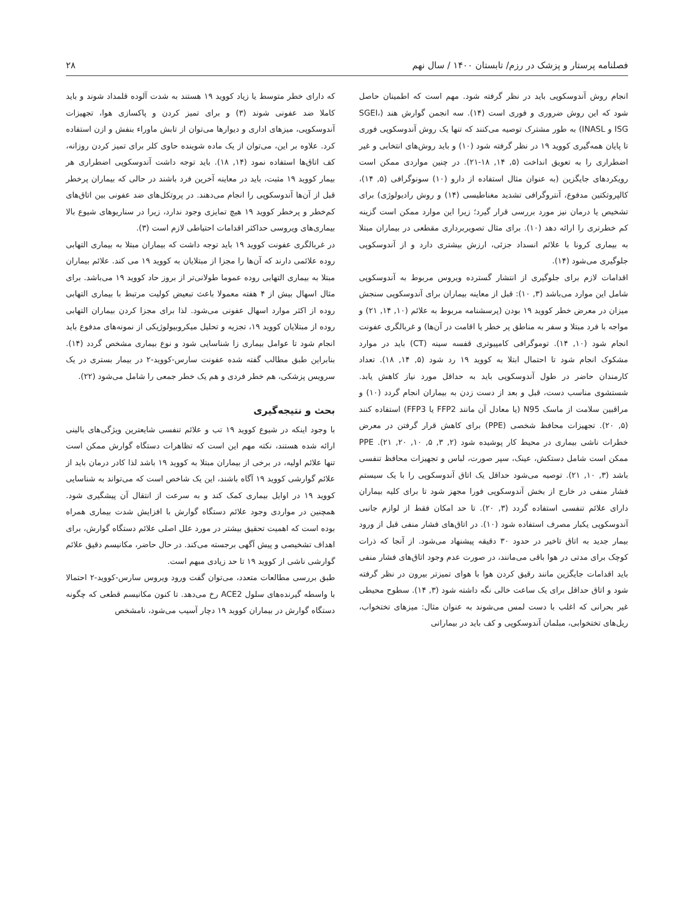فصلنامه پرستار و پزشک در رزم/ تابستان ۱۴۰۰ / سال نهم ۲۸
انجام روش آندوسکوپی باید در نظر گرفته شود. مهم است که اطمینان حاصل شود که این روش ضروری و فوری است (۱۴). سه انجمن گوارش هند (SGEI، ISG و INASL) به طور مشترک توصیه می‌کنند که تنها یک روش آندوسکوپی فوری تا پایان همه‌گیری کووید ۱۹ در نظر گرفته شود (۱۰) و باید روش‌های انتخابی و غیر اضطراری را به تعویق انداخت (۵, ۱۴, ۱۸-۲۱). در چنین مواردی ممکن است رویکردهای جایگزین (به عنوان مثال استفاده از دارو (۱۰) سونوگرافی (۵, ۱۴)، کالپروتکتین مدفوع، آنتروگرافی تشدید مغناطیسی (۱۴) و روش رادیولوژی) برای تشخیص یا درمان نیز مورد بررسی قرار گیرد؛ زیرا این موارد ممکن است گزینه کم خطرتری را ارائه دهد (۱۰). برای مثال تصویربرداری مقطعی در بیماران مبتلا به بیماری کرونا با علائم انسداد جزئی، ارزش بیشتری دارد و از آندوسکوپی جلوگیری می‌شود (۱۴).
اقدامات لازم برای جلوگیری از انتشار گسترده ویروس مربوط به آندوسکوپی شامل این موارد می‌باشد (۳, ۱۰): قبل از معاینه بیماران برای آندوسکوپی سنجش میزان در معرض خطر کووید ۱۹ بودن (پرسشنامه مربوط به علائم (۱۰, ۱۴, ۲۱) و مواجه با فرد مبتلا و سفر به مناطق پر خطر یا اقامت در آن‌ها) و غربالگری عفونت انجام شود (۱۰, ۱۴). توموگرافی کامپیوتری قفسه سینه (CT) باید در موارد مشکوک انجام شود تا احتمال ابتلا به کووید ۱۹ رد شود (۵, ۱۴, ۱۸). تعداد کارمندان حاضر در طول آندوسکوپی باید به حداقل مورد نیاز کاهش یابد. شستشوی مناسب دست، قبل و بعد از دست زدن به بیماران انجام گردد (۱۰) و مراقبین سلامت از ماسک N95 (یا معادل آن مانند FFP2 یا FFP3) استفاده کنند (۵, ۲۰). تجهیزات محافظ شخصی (PPE) برای کاهش قرار گرفتن در معرض خطرات ناشی بیماری در محیط کار پوشیده شود (۲, ۳, ۵, ۱۰, ۲۰, ۲۱). PPE ممکن است شامل دستکش، عینک، سپر صورت، لباس و تجهیزات محافظ تنفسی باشد (۳, ۱۰, ۲۱). توصیه می‌شود حداقل یک اتاق آندوسکوپی را با یک سیستم فشار منفی در خارج از بخش آندوسکوپی فورا مجهز شود تا برای کلیه بیماران دارای علائم تنفسی استفاده گردد (۳, ۲۰). تا حد امکان فقط از لوازم جانبی آندوسکوپی یکبار مصرف استفاده شود (۱۰). در اتاق‌های فشار منفی قبل از ورود بیمار جدید به اتاق تاخیر در حدود ۳۰ دقیقه پیشنهاد می‌شود. از آنجا که ذرات کوچک برای مدتی در هوا باقی می‌مانند، در صورت عدم وجود اتاق‌های فشار منفی باید اقدامات جایگزین مانند رقیق کردن هوا با هوای تمیزتر بیرون در نظر گرفته شود و اتاق حداقل برای یک ساعت خالی نگه داشته شود (۳, ۱۴). سطوح محیطی غیر بحرانی که اغلب با دست لمس می‌شوند به عنوان مثال: میزهای تختخواب، ریل‌های تختخوابی، مبلمان آندوسکوپی و کف باید در بیمارانی
که دارای خطر متوسط یا زیاد کووید ۱۹ هستند به شدت آلوده قلمداد شوند و باید کاملا ضد عفونی شوند (۳) و برای تمیز کردن و پاکسازی هوا، تجهیزات آندوسکوپی، میزهای اداری و دیوارها می‌توان از تابش ماوراء بنفش و ازن استفاده کرد. علاوه بر این، می‌توان از یک ماده شوینده حاوی کلر برای تمیز کردن روزانه، کف اتاق‌ها استفاده نمود (۱۴, ۱۸). باید توجه داشت آندوسکوپی اضطراری هر بیمار کووید ۱۹ مثبت، باید در معاینه آخرین فرد باشند در حالی که بیماران پرخطر قبل از آن‌ها آندوسکوپی را انجام می‌دهند. در پروتکل‌های ضد عفونی بین اتاق‌های کم‌خطر و پرخطر کووید ۱۹ هیچ تمایزی وجود ندارد، زیرا در سناریوهای شیوع بالا بیماری‌های ویروسی حداکثر اقدامات احتیاطی لازم است (۳).
در غربالگری عفونت کووید ۱۹ باید توجه داشت که بیماران مبتلا به بیماری التهابی روده علائمی دارند که آن‌ها را مجزا از مبتلایان به کووید ۱۹ می کند. علائم بیماران مبتلا به بیماری التهابی روده عموما طولانی‌تر از بروز حاد کووید ۱۹ می‌باشد. برای مثال اسهال بیش از ۴ هفته معمولا باعث تبعیض کولیت مرتبط با بیماری التهابی روده از اکثر موارد اسهال عفونی می‌شود. لذا برای مجزا کردن بیماران التهابی روده از مبتلایان کووید ۱۹، تجزیه و تحلیل میکروبیولوژیکی از نمونه‌های مدفوع باید انجام شود تا عوامل بیماری زا شناسایی شود و نوع بیماری مشخص گردد (۱۴). بنابراین طبق مطالب گفته شده عفونت سارس-کووید-۲ در بیمار بستری در یک سرویس پزشکی، هم خطر فردی و هم یک خطر جمعی را شامل می‌شود (۲۲).
بحث و نتیجه‌گیری
با وجود اینکه در شیوع کووید ۱۹ تب و علائم تنفسی شایعترین ویژگی‌های بالینی ارائه شده هستند، نکته مهم این است که تظاهرات دستگاه گوارش ممکن است تنها علائم اولیه، در برخی از بیماران مبتلا به کووید ۱۹ باشد لذا کادر درمان باید از علائم گوارشی کووید ۱۹ آگاه باشند، این یک شاخص است که می‌تواند به شناسایی کووید ۱۹ در اوایل بیماری کمک کند و به سرعت از انتقال آن پیشگیری شود. همچنین در مواردی وجود علائم دستگاه گوارش با افزایش شدت بیماری همراه بوده است که اهمیت تحقیق بیشتر در مورد علل اصلی علائم دستگاه گوارش، برای اهداف تشخیصی و پیش آگهی برجسته می‌کند. در حال حاضر، مکانیسم دقیق علائم گوارشی ناشی از کووید ۱۹ تا حد زیادی مبهم است.
طبق بررسی مطالعات متعدد، می‌توان گفت ورود ویروس سارس-کووید-۲ احتمالا با واسطه گیرنده‌های سلول ACE2 رخ می‌دهد. تا کنون مکانیسم قطعی که چگونه دستگاه گوارش در بیماران کووید ۱۹ دچار آسیب می‌شود، نامشخص